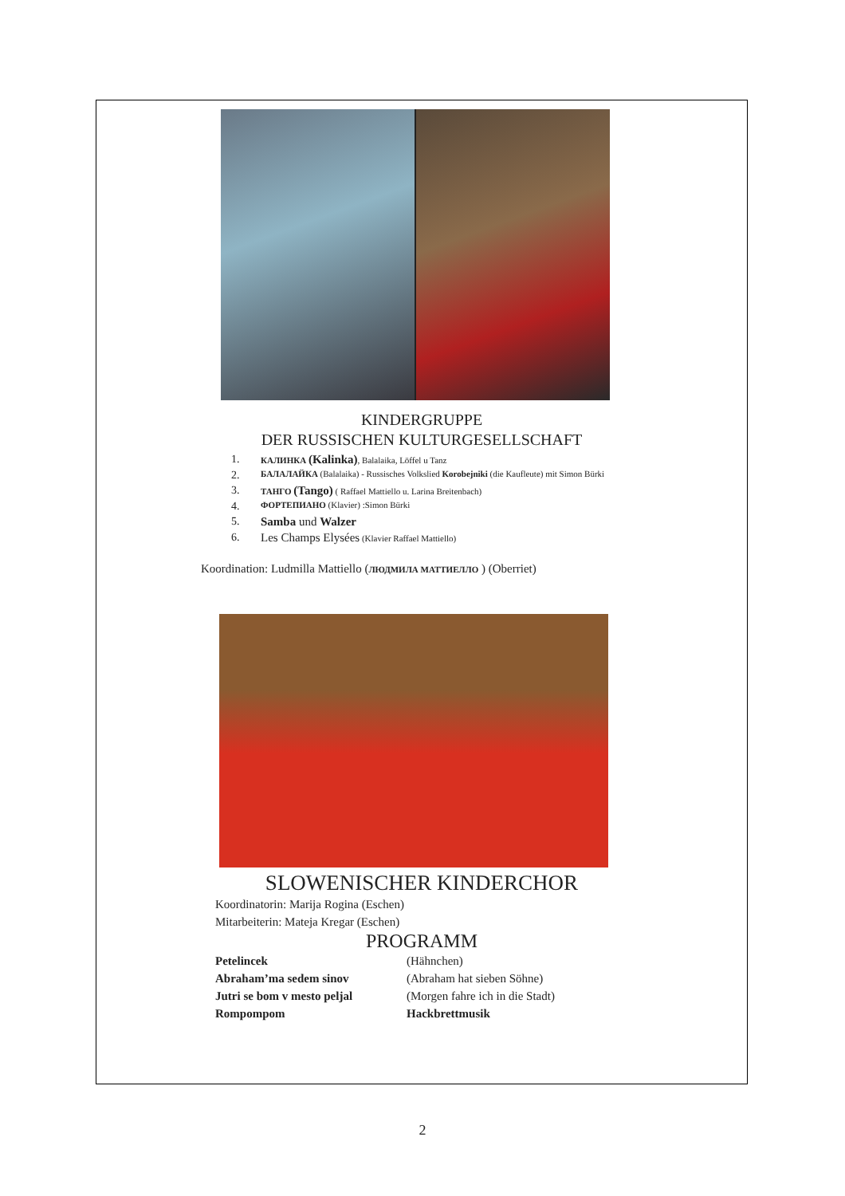KINDERGRUPPE
DER RUSSISCHEN KULTURGESELLSCHAFT
1. КАЛИНКА (Kalinka), Balalaika, Löffel u Tanz
2. БАЛАЛАЙКА (Balalaika) - Russisches Volkslied Korobejniki (die Kaufleute) mit Simon Bürki
3. ТАНГО (Tango) ( Raffael Mattiello u. Larina Breitenbach)
4. ФОРТЕПИАНО (Klavier) :Simon Bürki
5. Samba und Walzer
6. Les Champs Elysées (Klavier Raffael Mattiello)
Koordination: Ludmilla Mattiello (ЛЮДМИЛА МАТТИЕЛЛО ) (Oberriet)
SLOWENISCHER KINDERCHOR
Koordinatorin: Marija Rogina (Eschen)
Mitarbeiterin: Mateja Kregar (Eschen)
PROGRAMM
Petelincek (Hähnchen) Abraham’ma sedem sinov (Abraham hat sieben Söhne) Jutri se bom v mesto peljal (Morgen fahre ich in die Stadt) Rompompom Hackbrettmusik
2